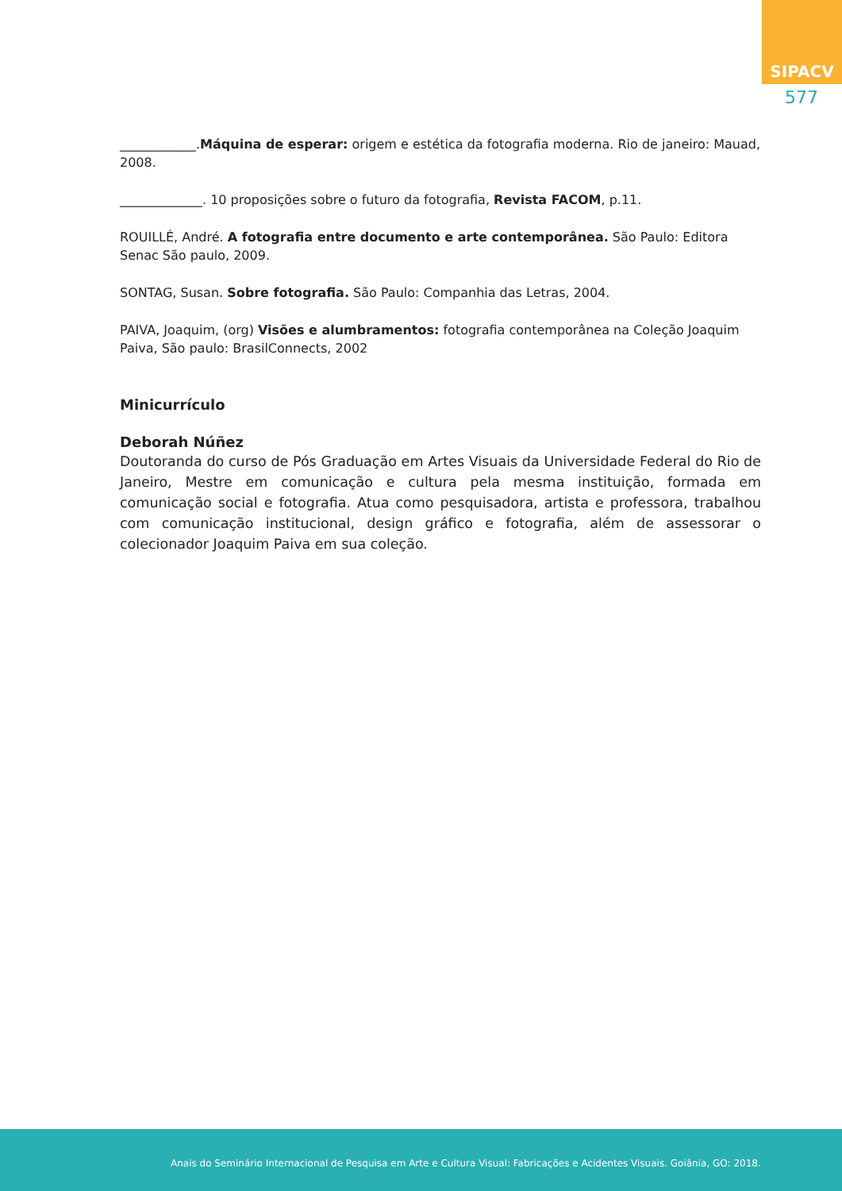SIPACV
577
____________.Máquina de esperar: origem e estética da fotografia moderna. Rio de janeiro: Mauad, 2008.
_____________. 10 proposições sobre o futuro da fotografia, Revista FACOM, p.11.
ROUILLÉ, André. A fotografia entre documento e arte contemporânea. São Paulo: Editora Senac São paulo, 2009.
SONTAG, Susan. Sobre fotografia. São Paulo: Companhia das Letras, 2004.
PAIVA, Joaquim, (org) Visões e alumbramentos: fotografia contemporânea na Coleção Joaquim Paiva, São paulo: BrasilConnects, 2002
Minicurrículo
Deborah Núñez
Doutoranda do curso de Pós Graduação em Artes Visuais da Universidade Federal do Rio de Janeiro, Mestre em comunicação e cultura pela mesma instituição, formada em comunicação social e fotografia. Atua como pesquisadora, artista e professora, trabalhou com comunicação institucional, design gráfico e fotografia, além de assessorar o colecionador Joaquim Paiva em sua coleção.
Anais do Seminário Internacional de Pesquisa em Arte e Cultura Visual: Fabricações e Acidentes Visuais. Goiânia, GO: 2018.